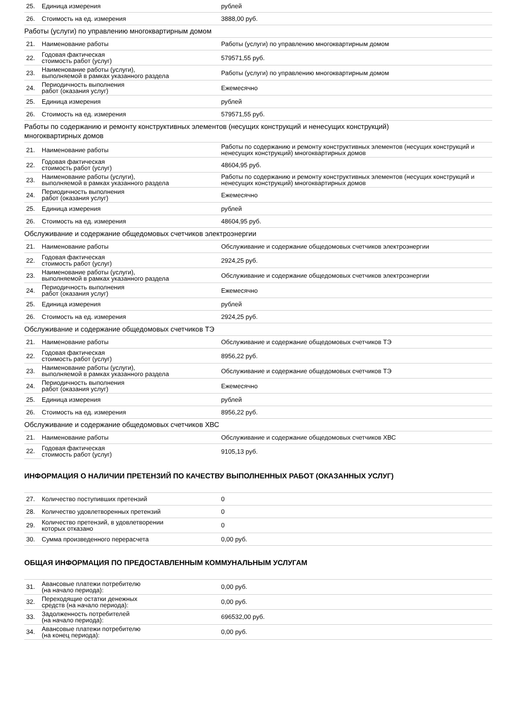| 25. | Единица измерения | рублей |
| 26. | Стоимость на ед. измерения | 3888,00 руб. |
Работы (услуги) по управлению многоквартирным домом
| 21. | Наименование работы | Работы (услуги) по управлению многоквартирным домом |
| 22. | Годовая фактическая стоимость работ (услуг) | 579571,55 руб. |
| 23. | Наименование работы (услуги), выполняемой в рамках указанного раздела | Работы (услуги) по управлению многоквартирным домом |
| 24. | Периодичность выполнения работ (оказания услуг) | Ежемесячно |
| 25. | Единица измерения | рублей |
| 26. | Стоимость на ед. измерения | 579571,55 руб. |
Работы по содержанию и ремонту конструктивных элементов (несущих конструкций и ненесущих конструкций)
многоквартирных домов
| 21. | Наименование работы | Работы по содержанию и ремонту конструктивных элементов (несущих конструкций и ненесущих конструкций) многоквартирных домов |
| 22. | Годовая фактическая стоимость работ (услуг) | 48604,95 руб. |
| 23. | Наименование работы (услуги), выполняемой в рамках указанного раздела | Работы по содержанию и ремонту конструктивных элементов (несущих конструкций и ненесущих конструкций) многоквартирных домов |
| 24. | Периодичность выполнения работ (оказания услуг) | Ежемесячно |
| 25. | Единица измерения | рублей |
| 26. | Стоимость на ед. измерения | 48604,95 руб. |
Обслуживание и содержание общедомовых счетчиков электроэнергии
| 21. | Наименование работы | Обслуживание и содержание общедомовых счетчиков электроэнергии |
| 22. | Годовая фактическая стоимость работ (услуг) | 2924,25 руб. |
| 23. | Наименование работы (услуги), выполняемой в рамках указанного раздела | Обслуживание и содержание общедомовых счетчиков электроэнергии |
| 24. | Периодичность выполнения работ (оказания услуг) | Ежемесячно |
| 25. | Единица измерения | рублей |
| 26. | Стоимость на ед. измерения | 2924,25 руб. |
Обслуживание и содержание общедомовых счетчиков ТЭ
| 21. | Наименование работы | Обслуживание и содержание общедомовых счетчиков ТЭ |
| 22. | Годовая фактическая стоимость работ (услуг) | 8956,22 руб. |
| 23. | Наименование работы (услуги), выполняемой в рамках указанного раздела | Обслуживание и содержание общедомовых счетчиков ТЭ |
| 24. | Периодичность выполнения работ (оказания услуг) | Ежемесячно |
| 25. | Единица измерения | рублей |
| 26. | Стоимость на ед. измерения | 8956,22 руб. |
Обслуживание и содержание общедомовых счетчиков ХВС
| 21. | Наименование работы | Обслуживание и содержание общедомовых счетчиков ХВС |
| 22. | Годовая фактическая стоимость работ (услуг) | 9105,13 руб. |
ИНФОРМАЦИЯ О НАЛИЧИИ ПРЕТЕНЗИЙ ПО КАЧЕСТВУ ВЫПОЛНЕННЫХ РАБОТ (ОКАЗАННЫХ УСЛУГ)
| 27. | Количество поступивших претензий | 0 |
| 28. | Количество удовлетворенных претензий | 0 |
| 29. | Количество претензий, в удовлетворении которых отказано | 0 |
| 30. | Сумма произведенного перерасчета | 0,00 руб. |
ОБЩАЯ ИНФОРМАЦИЯ ПО ПРЕДОСТАВЛЕННЫМ КОММУНАЛЬНЫМ УСЛУГАМ
| 31. | Авансовые платежи потребителю (на начало периода): | 0,00 руб. |
| 32. | Переходящие остатки денежных средств (на начало периода): | 0,00 руб. |
| 33. | Задолженность потребителей (на начало периода): | 696532,00 руб. |
| 34. | Авансовые платежи потребителю (на конец периода): | 0,00 руб. |